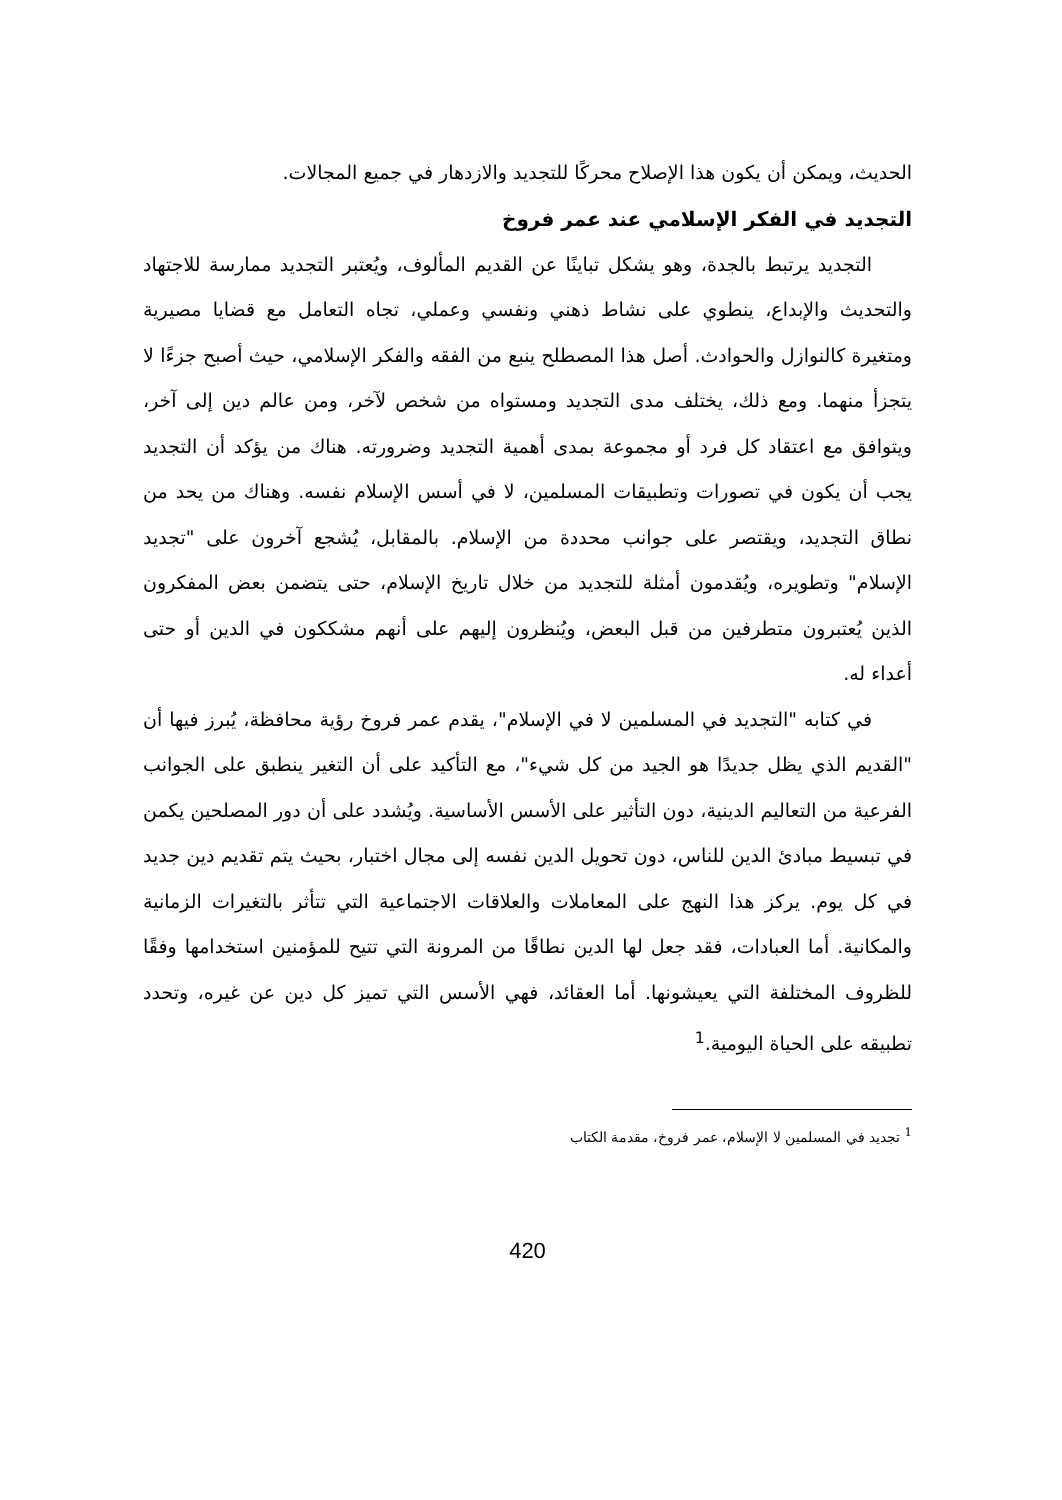الحديث، ويمكن أن يكون هذا الإصلاح محركًا للتجديد والازدهار في جميع المجالات.
التجديد في الفكر الإسلامي عند عمر فروخ
التجديد يرتبط بالجدة، وهو يشكل تباينًا عن القديم المألوف، ويُعتبر التجديد ممارسة للاجتهاد والتحديث والإبداع، ينطوي على نشاط ذهني ونفسي وعملي، تجاه التعامل مع قضايا مصيرية ومتغيرة كالنوازل والحوادث. أصل هذا المصطلح ينبع من الفقه والفكر الإسلامي، حيث أصبح جزءًا لا يتجزأ منهما. ومع ذلك، يختلف مدى التجديد ومستواه من شخص لآخر، ومن عالم دين إلى آخر، ويتوافق مع اعتقاد كل فرد أو مجموعة بمدى أهمية التجديد وضرورته. هناك من يؤكد أن التجديد يجب أن يكون في تصورات وتطبيقات المسلمين، لا في أسس الإسلام نفسه. وهناك من يحد من نطاق التجديد، ويقتصر على جوانب محددة من الإسلام. بالمقابل، يُشجع آخرون على "تجديد الإسلام" وتطويره، ويُقدمون أمثلة للتجديد من خلال تاريخ الإسلام، حتى يتضمن بعض المفكرون الذين يُعتبرون متطرفين من قبل البعض، ويُنظرون إليهم على أنهم مشككون في الدين أو حتى أعداء له.
في كتابه "التجديد في المسلمين لا في الإسلام"، يقدم عمر فروخ رؤية محافظة، يُبرز فيها أن "القديم الذي يظل جديدًا هو الجيد من كل شيء"، مع التأكيد على أن التغير ينطبق على الجوانب الفرعية من التعاليم الدينية، دون التأثير على الأسس الأساسية. ويُشدد على أن دور المصلحين يكمن في تبسيط مبادئ الدين للناس، دون تحويل الدين نفسه إلى مجال اختبار، بحيث يتم تقديم دين جديد في كل يوم. يركز هذا النهج على المعاملات والعلاقات الاجتماعية التي تتأثر بالتغيرات الزمانية والمكانية. أما العبادات، فقد جعل لها الدين نطاقًا من المرونة التي تتيح للمؤمنين استخدامها وفقًا للظروف المختلفة التي يعيشونها. أما العقائد، فهي الأسس التي تميز كل دين عن غيره، وتحدد تطبيقه على الحياة اليومية.<sup>1</sup>
<sup>1</sup> تجديد في المسلمين لا الإسلام، عمر فروخ، مقدمة الكتاب
420